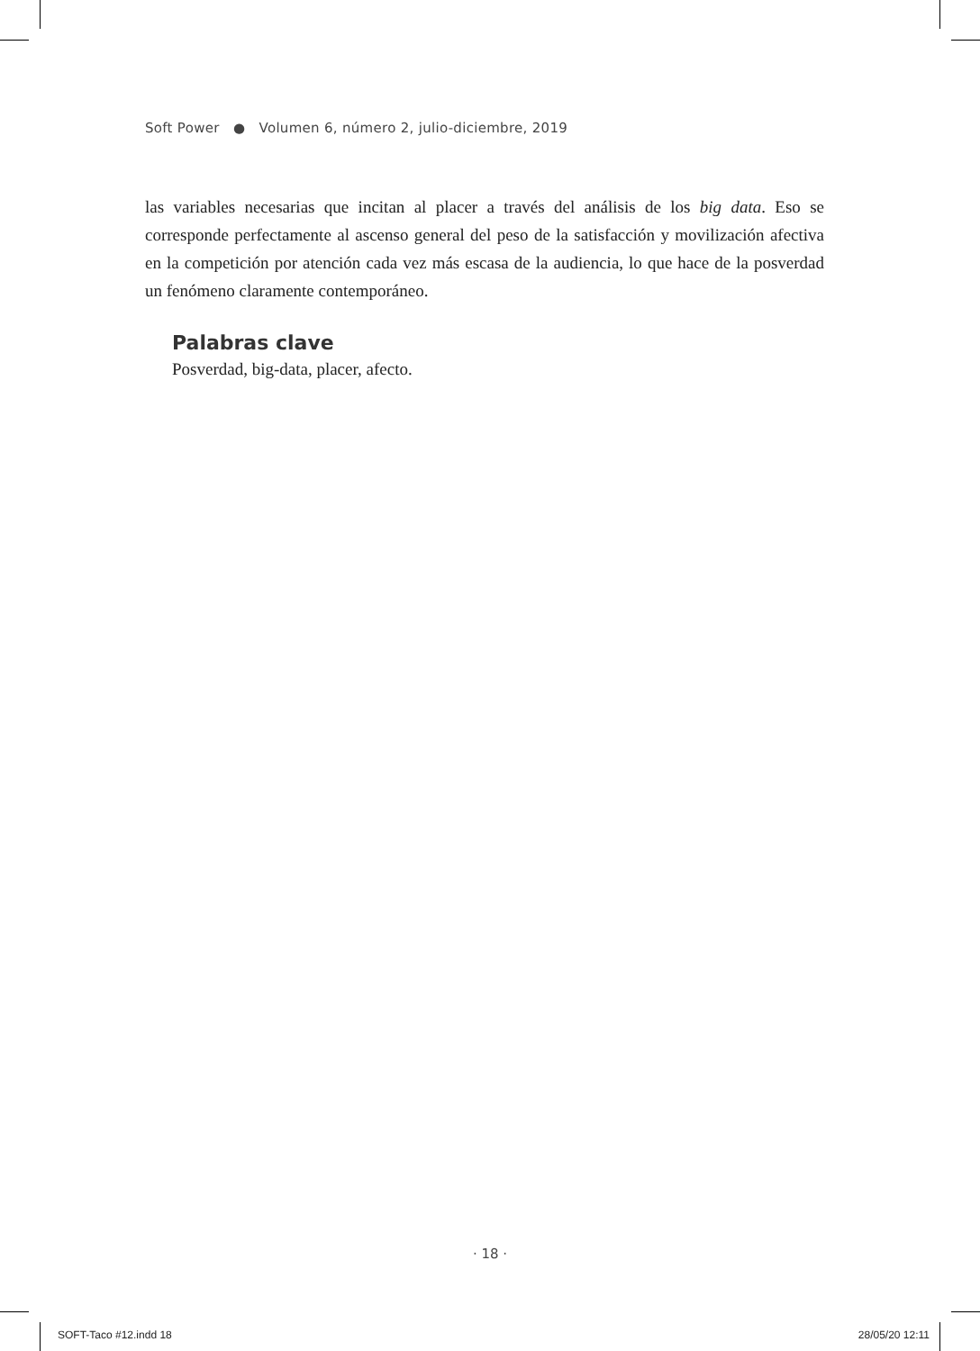Soft Power ● Volumen 6, número 2, julio-diciembre, 2019
las variables necesarias que incitan al placer a través del análisis de los big data. Eso se corresponde perfectamente al ascenso general del peso de la satisfacción y movilización afectiva en la competición por atención cada vez más escasa de la audiencia, lo que hace de la posverdad un fenómeno claramente contemporáneo.
Palabras clave
Posverdad, big-data, placer, afecto.
· 18 ·
SOFT-Taco #12.indd 18 28/05/20 12:11